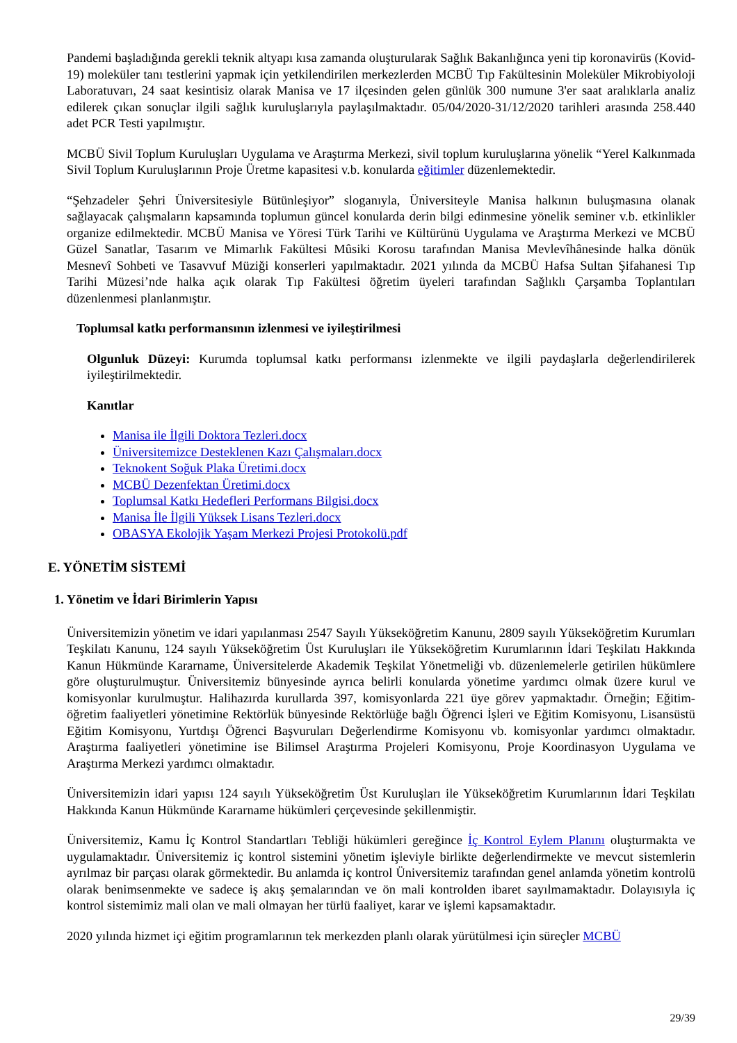Pandemi başladığında gerekli teknik altyapı kısa zamanda oluşturularak Sağlık Bakanlığınca yeni tip koronavirüs (Kovid-19) moleküler tanı testlerini yapmak için yetkilendirilen merkezlerden MCBÜ Tıp Fakültesinin Moleküler Mikrobiyoloji Laboratuvarı, 24 saat kesintisiz olarak Manisa ve 17 ilçesinden gelen günlük 300 numune 3'er saat aralıklarla analiz edilerek çıkan sonuçlar ilgili sağlık kuruluşlarıyla paylaşılmaktadır. 05/04/2020-31/12/2020 tarihleri arasında 258.440 adet PCR Testi yapılmıştır.
MCBÜ Sivil Toplum Kuruluşları Uygulama ve Araştırma Merkezi, sivil toplum kuruluşlarına yönelik “Yerel Kalkınmada Sivil Toplum Kuruluşlarının Proje Üretme kapasitesi v.b. konularda eğitimler düzenlemektedir.
“Şehzadeler Şehri Üniversitesiyle Bütünleşiyor” sloganıyla, Üniversiteyle Manisa halkının buluşmasına olanak sağlayacak çalışmaların kapsamında toplumun güncel konularda derin bilgi edinmesine yönelik seminer v.b. etkinlikler organize edilmektedir. MCBÜ Manisa ve Yöresi Türk Tarihi ve Kültürünü Uygulama ve Araştırma Merkezi ve MCBÜ Güzel Sanatlar, Tasarım ve Mimarlık Fakültesi Mûsiki Korosu tarafından Manisa Mevlevîhânesinde halka dönük Mesnevî Sohbeti ve Tasavvuf Müziği konserleri yapılmaktadır. 2021 yılında da MCBÜ Hafsa Sultan Şifahanesi Tıp Tarihi Müzesi’nde halka açık olarak Tıp Fakültesi öğretim üyeleri tarafından Sağlıklı Çarşamba Toplantıları düzenlenmesi planlanmıştır.
Toplumsal katkı performansının izlenmesi ve iyileştirilmesi
Olgunluk Düzeyi: Kurumda toplumsal katkı performansı izlenmekte ve ilgili paydaşlarla değerlendirilerek iyileştirilmektedir.
Kanıtlar
Manisa ile İlgili Doktora Tezleri.docx
Üniversitemizce Desteklenen Kazı Çalışmaları.docx
Teknokent Soğuk Plaka Üretimi.docx
MCBÜ Dezenfektan Üretimi.docx
Toplumsal Katkı Hedefleri Performans Bilgisi.docx
Manisa İle İlgili Yüksek Lisans Tezleri.docx
OBASYA Ekolojik Yaşam Merkezi Projesi Protokolü.pdf
E. YÖNETİM SİSTEMİ
1. Yönetim ve İdari Birimlerin Yapısı
Üniversitemizin yönetim ve idari yapılanması 2547 Sayılı Yükseköğretim Kanunu, 2809 sayılı Yükseköğretim Kurumları Teşkilatı Kanunu, 124 sayılı Yükseköğretim Üst Kuruluşları ile Yükseköğretim Kurumlarının İdari Teşkilatı Hakkında Kanun Hükmünde Kararname, Üniversitelerde Akademik Teşkilat Yönetmeliği vb. düzenlemelerle getirilen hükümlere göre oluşturulmuştur. Üniversitemiz bünyesinde ayrıca belirli konularda yönetime yardımcı olmak üzere kurul ve komisyonlar kurulmuştur. Halihazırda kurullarda 397, komisyonlarda 221 üye görev yapmaktadır. Örneğin; Eğitim-öğretim faaliyetleri yönetimine Rektörlük bünyesinde Rektörlüğe bağlı Öğrenci İşleri ve Eğitim Komisyonu, Lisansüstü Eğitim Komisyonu, Yurtdışı Öğrenci Başvuruları Değerlendirme Komisyonu vb. komisyonlar yardımcı olmaktadır. Araştırma faaliyetleri yönetimine ise Bilimsel Araştırma Projeleri Komisyonu, Proje Koordinasyon Uygulama ve Araştırma Merkezi yardımcı olmaktadır.
Üniversitemizin idari yapısı 124 sayılı Yükseköğretim Üst Kuruluşları ile Yükseköğretim Kurumlarının İdari Teşkilatı Hakkında Kanun Hükmünde Kararname hükümleri çerçevesinde şekillenmiştir.
Üniversitemiz, Kamu İç Kontrol Standartları Tebliği hükümleri gereğince İç Kontrol Eylem Planını oluşturmakta ve uygulamaktadır. Üniversitemiz iç kontrol sistemini yönetim işleviyle birlikte değerlendirmekte ve mevcut sistemlerin ayrılmaz bir parçası olarak görmektedir. Bu anlamda iç kontrol Üniversitemiz tarafından genel anlamda yönetim kontrolü olarak benimsenmekte ve sadece iş akış şemalarından ve ön mali kontrolden ibaret sayılmamaktadır. Dolayısıyla iç kontrol sistemimiz mali olan ve mali olmayan her türlü faaliyet, karar ve işlemi kapsamaktadır.
2020 yılında hizmet içi eğitim programlarının tek merkezden planlı olarak yürütülmesi için süreçler MCBÜ
29/39